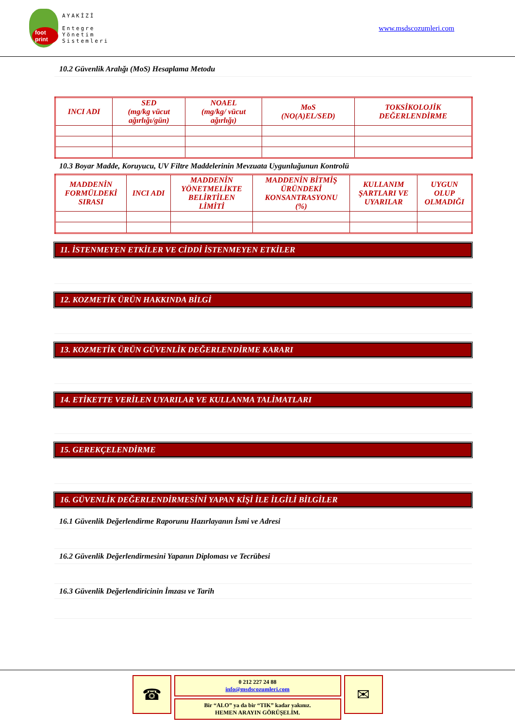foot print
AYAKİZİ
Entegre
Yönetim
Sistemleri
www.msdscozumleri.com
10.2 Güvenlik Aralığı (MoS) Hesaplama Metodu
| INCI ADI | SED (mg/kg vücut ağırlığı/gün) | NOAEL (mg/kg/ vücut ağırlığı) | MoS (NO(A)EL/SED) | TOKSİKOLOJİK DEĞERLENDİRME |
| --- | --- | --- | --- | --- |
10.3 Boyar Madde, Koruyucu, UV Filtre Maddelerinin Mevzuata Uygunluğunun Kontrolü
| MADDENİN FORMÜLDEKİ SIRASI | INCI ADI | MADDENİN YÖNETMELİKTE BELİRTİLEN LİMİTİ | MADDENİN BİTMİŞ ÜRÜNDEKİ KONSANTRASYONU (%) | KULLANIM ŞARTLARI VE UYARILAR | UYGUN OLUP OLMADIĞI |
| --- | --- | --- | --- | --- | --- |
11. İSTENMEYEN ETKİLER VE CİDDİ İSTENMEYEN ETKİLER
12. KOZMETİK ÜRÜN HAKKINDA BİLGİ
13. KOZMETİK ÜRÜN GÜVENLİK DEĞERLENDİRME KARARI
14. ETİKETTE VERİLEN UYARILAR VE KULLANMA TALİMATLARI
15. GEREKÇELENDİRME
16. GÜVENLİK DEĞERLENDİRMESİNİ YAPAN KİŞİ İLE İLGİLİ BİLGİLER
16.1 Güvenlik Değerlendirme Raporunu Hazırlayanın İsmi ve Adresi
16.2 Güvenlik Değerlendirmesini Yapanın Diploması ve Tecrübesi
16.3 Güvenlik Değerlendiricinin İmzası ve Tarih
☎
0 212 227 24 88
info@msdscozumleri.com
Bir “ALO” ya da bir “TIK” kadar yakınız.
HEMEN ARAYIN GÖRÜŞELİM.
✉